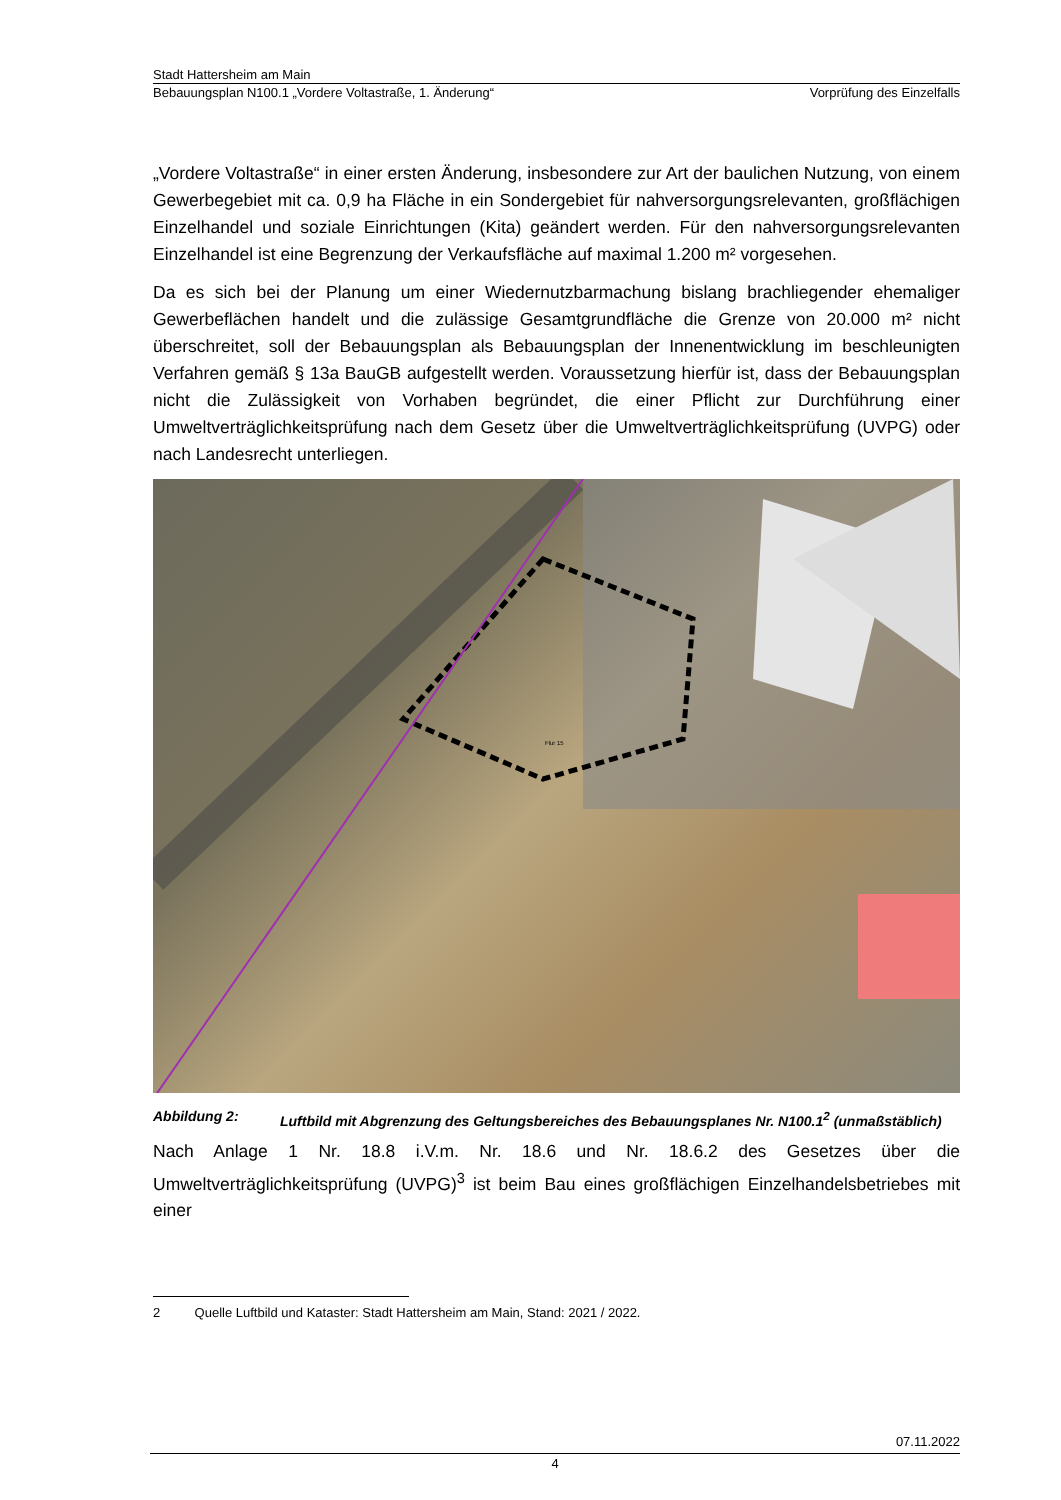Stadt Hattersheim am Main
Bebauungsplan N100.1 „Vordere Voltastraße, 1. Änderung“ Vorprüfung des Einzelfalls
„Vordere Voltastraße“ in einer ersten Änderung, insbesondere zur Art der baulichen Nutzung, von einem Gewerbegebiet mit ca. 0,9 ha Fläche in ein Sondergebiet für nahversorgungsrelevanten, großflächigen Einzelhandel und soziale Einrichtungen (Kita) geändert werden. Für den nahversorgungsrelevanten Einzelhandel ist eine Begrenzung der Verkaufsfläche auf maximal 1.200 m² vorgesehen.
Da es sich bei der Planung um einer Wiedernutzbarmachung bislang brachliegender ehemaliger Gewerbeflächen handelt und die zulässige Gesamtgrundfläche die Grenze von 20.000 m² nicht überschreitet, soll der Bebauungsplan als Bebauungsplan der Innenentwicklung im beschleunigten Verfahren gemäß § 13a BauGB aufgestellt werden. Voraussetzung hierfür ist, dass der Bebauungsplan nicht die Zulässigkeit von Vorhaben begründet, die einer Pflicht zur Durchführung einer Umweltverträglichkeitsprüfung nach dem Gesetz über die Umweltverträglichkeitsprüfung (UVPG) oder nach Landesrecht unterliegen.
Flur 15
Abbildung 2: Luftbild mit Abgrenzung des Geltungsbereiches des Bebauungsplanes Nr. N100.1<sup>2</sup> (unmaßstäblich)
Nach Anlage 1 Nr. 18.8 i.V.m. Nr. 18.6 und Nr. 18.6.2 des Gesetzes über die Umweltverträglichkeitsprüfung (UVPG)<sup>3</sup> ist beim Bau eines großflächigen Einzelhandelsbetriebes mit einer
2 Quelle Luftbild und Kataster: Stadt Hattersheim am Main, Stand: 2021 / 2022.
07.11.2022
4